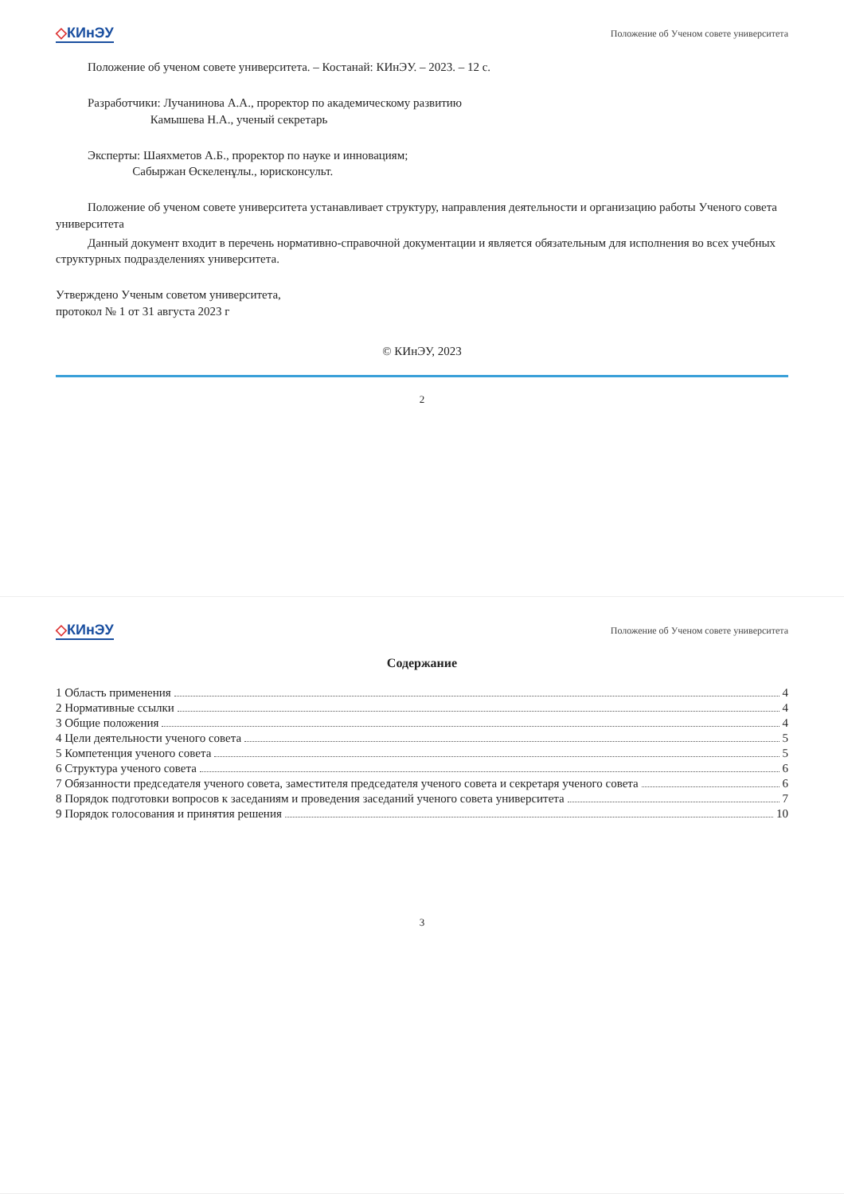◇КИнЭУ
Положение об Ученом совете университета
Положение об ученом совете университета. – Костанай: КИнЭУ. – 2023. – 12 с.
Разработчики: Лучанинова А.А., проректор по академическому развитию
Камышева Н.А., ученый секретарь
Эксперты: Шаяхметов А.Б., проректор по науке и инновациям;
Сабыржан Өскеленұлы., юрисконсульт.
Положение об ученом совете университета устанавливает структуру, направления деятельности и организацию работы Ученого совета университета
Данный документ входит в перечень нормативно-справочной документации и является обязательным для исполнения во всех учебных структурных подразделениях университета.
Утверждено Ученым советом университета,
протокол № 1 от 31 августа 2023 г
© КИнЭУ, 2023
2
◇КИнЭУ
Положение об Ученом совете университета
Содержание
1 Область применения 4
2 Нормативные ссылки 4
3 Общие положения 4
4 Цели деятельности ученого совета 5
5 Компетенция ученого совета 5
6 Структура ученого совета 6
7 Обязанности председателя ученого совета, заместителя председателя ученого совета и секретаря ученого совета 6
8 Порядок подготовки вопросов к заседаниям и проведения заседаний ученого совета университета 7
9 Порядок голосования и принятия решения 10
3